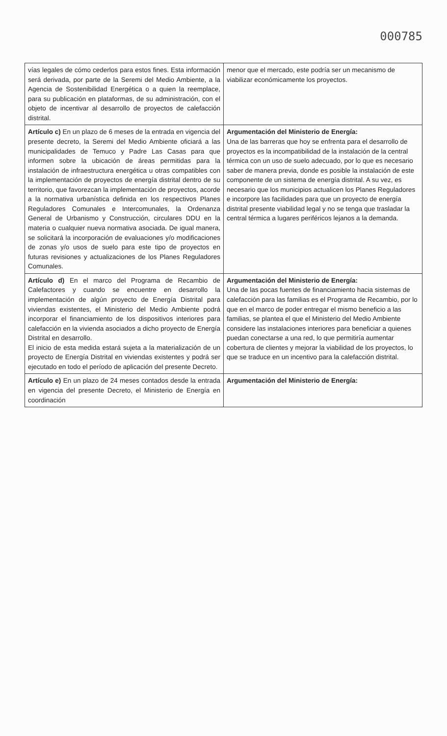000785
| vías legales de cómo cederlos para estos fines. Esta información será derivada, por parte de la Seremi del Medio Ambiente, a la Agencia de Sostenibilidad Energética o a quien la reemplace, para su publicación en plataformas, de su administración, con el objeto de incentivar al desarrollo de proyectos de calefacción distrital. | menor que el mercado, este podría ser un mecanismo de viabilizar económicamente los proyectos. |
| Artículo c) En un plazo de 6 meses de la entrada en vigencia del presente decreto, la Seremi del Medio Ambiente oficiará a las municipalidades de Temuco y Padre Las Casas para que informen sobre la ubicación de áreas permitidas para la instalación de infraestructura energética u otras compatibles con la implementación de proyectos de energía distrital dentro de su territorio, que favorezcan la implementación de proyectos, acorde a la normativa urbanística definida en los respectivos Planes Reguladores Comunales e Intercomunales, la Ordenanza General de Urbanismo y Construcción, circulares DDU en la materia o cualquier nueva normativa asociada. De igual manera, se solicitará la incorporación de evaluaciones y/o modificaciones de zonas y/o usos de suelo para este tipo de proyectos en futuras revisiones y actualizaciones de los Planes Reguladores Comunales. | Argumentación del Ministerio de Energía: Una de las barreras que hoy se enfrenta para el desarrollo de proyectos es la incompatibilidad de la instalación de la central térmica con un uso de suelo adecuado, por lo que es necesario saber de manera previa, donde es posible la instalación de este componente de un sistema de energía distrital. A su vez, es necesario que los municipios actualicen los Planes Reguladores e incorpore las facilidades para que un proyecto de energía distrital presente viabilidad legal y no se tenga que trasladar la central térmica a lugares periféricos lejanos a la demanda. |
| Artículo d) En el marco del Programa de Recambio de Calefactores y cuando se encuentre en desarrollo la implementación de algún proyecto de Energía Distrital para viviendas existentes, el Ministerio del Medio Ambiente podrá incorporar el financiamiento de los dispositivos interiores para calefacción en la vivienda asociados a dicho proyecto de Energía Distrital en desarrollo. El inicio de esta medida estará sujeta a la materialización de un proyecto de Energía Distrital en viviendas existentes y podrá ser ejecutado en todo el período de aplicación del presente Decreto. | Argumentación del Ministerio de Energía: Una de las pocas fuentes de financiamiento hacia sistemas de calefacción para las familias es el Programa de Recambio, por lo que en el marco de poder entregar el mismo beneficio a las familias, se plantea el que el Ministerio del Medio Ambiente considere las instalaciones interiores para beneficiar a quienes puedan conectarse a una red, lo que permitiría aumentar cobertura de clientes y mejorar la viabilidad de los proyectos, lo que se traduce en un incentivo para la calefacción distrital. |
| Artículo e) En un plazo de 24 meses contados desde la entrada en vigencia del presente Decreto, el Ministerio de Energía en coordinación | Argumentación del Ministerio de Energía: |